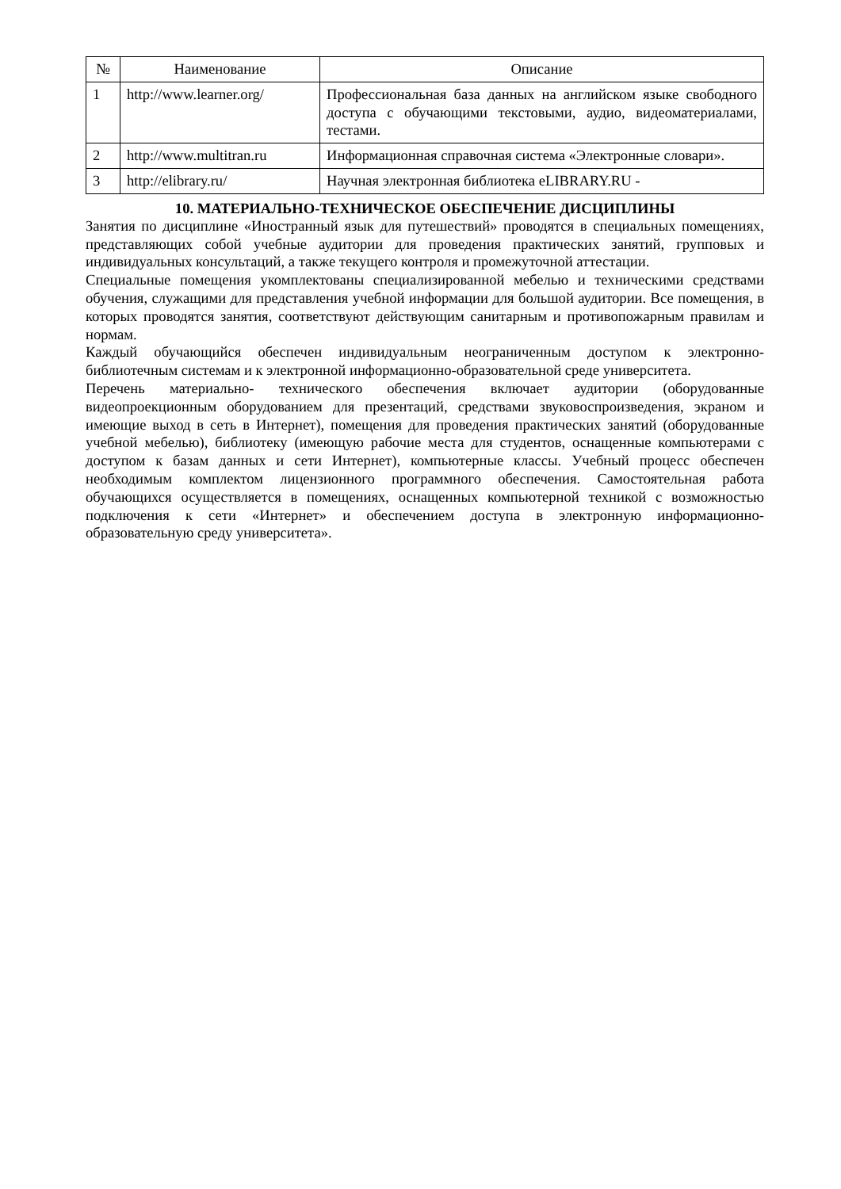| № | Наименование | Описание |
| --- | --- | --- |
| 1 | http://www.learner.org/ | Профессиональная база данных на английском языке свободного доступа с обучающими текстовыми, аудио, видеоматериалами, тестами. |
| 2 | http://www.multitran.ru | Информационная справочная система «Электронные словари». |
| 3 | http://elibrary.ru/ | Научная электронная библиотека eLIBRARY.RU - |
10. МАТЕРИАЛЬНО-ТЕХНИЧЕСКОЕ ОБЕСПЕЧЕНИЕ ДИСЦИПЛИНЫ
Занятия по дисциплине «Иностранный язык для путешествий» проводятся в специальных помещениях, представляющих собой учебные аудитории для проведения практических занятий, групповых и индивидуальных консультаций, а также текущего контроля и промежуточной аттестации.
Специальные помещения укомплектованы специализированной мебелью и техническими средствами обучения, служащими для представления учебной информации для большой аудитории. Все помещения, в которых проводятся занятия, соответствуют действующим санитарным и противопожарным правилам и нормам.
Каждый обучающийся обеспечен индивидуальным неограниченным доступом к электронно- библиотечным системам и к электронной информационно-образовательной среде университета.
Перечень материально- технического обеспечения включает аудитории (оборудованные видеопроекционным оборудованием для презентаций, средствами звуковоспроизведения, экраном и имеющие выход в сеть в Интернет), помещения для проведения практических занятий (оборудованные учебной мебелью), библиотеку (имеющую рабочие места для студентов, оснащенные компьютерами с доступом к базам данных и сети Интернет), компьютерные классы. Учебный процесс обеспечен необходимым комплектом лицензионного программного обеспечения. Самостоятельная работа обучающихся осуществляется в помещениях, оснащенных компьютерной техникой с возможностью подключения к сети «Интернет» и обеспечением доступа в электронную информационно- образовательную среду университета».